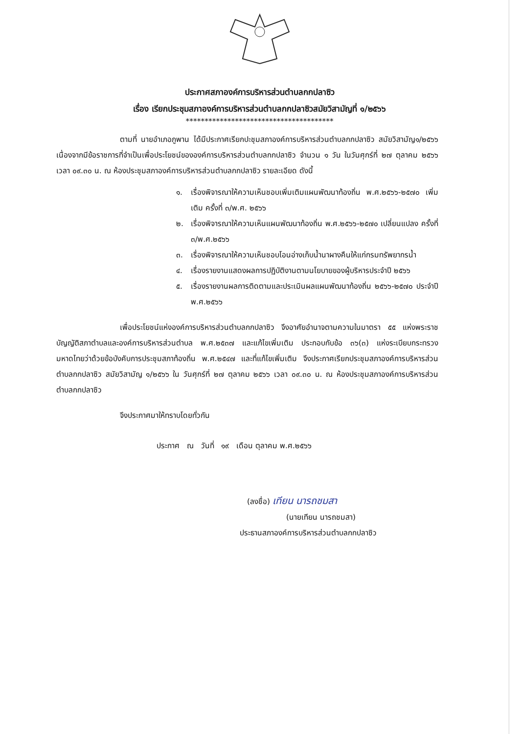ประกาศสภาองค์การบริหารส่วนตำบลกกปลาซิว
เรื่อง เรียกประชุมสภาองค์การบริหารส่วนตำบลกกปลาซิวสมัยวิสามัญที่ ๑/๒๕๖๖
***************************************
ตามที่ นายอำเภอภูพาน ได้มีประกาศเรียกปะชุมสภาองค์การบริหารส่วนตำบลกกปลาซิว สมัยวิสามัญ๑/๒๕๖๖ เนื่องจากมีข้อราชการที่จำเป็นเพื่อประโยชน์ขององค์การบริหารส่วนตำบลกกปลาซิว จำนวน ๑ วัน ในวันศุกร์ที่ ๒๗ ตุลาคม ๒๕๖๖ เวลา ๐๙.๓๐ น. ณ ห้องประชุมสภาองค์การบริหารส่วนตำบลกกปลาซิว รายละเอียด ดังนี้
๑. เรื่องพิจารณาให้ความเห็นชอบเพิ่มเติมแผนพัฒนาท้องถิ่น พ.ศ.๒๕๖๖-๒๕๗๐ เพิ่มเติม ครั้งที่ ๓/พ.ศ. ๒๕๖๖
๒. เรื่องพิจารณาให้ความเห็นแผนพัฒนาท้องถิ่น พ.ศ.๒๕๖๖-๒๕๗๐ เปลี่ยนแปลง ครั้งที่ ๓/พ.ศ.๒๕๖๖
๓. เรื่องพิจารณาให้ความเห็นชอบโอนอ่างเก็บน้ำนาผางคืนให้แก่กรมทรัพยากรน้ำ
๔. เรื่องรายงานแสดงผลการปฏิบัติงานตามนโยบายของผู้บริหารประจำปี ๒๕๖๖
๕. เรื่องรายงานผลการติดตามและประเมินผลแผนพัฒนาท้องถิ่น ๒๕๖๖-๒๕๗๐ ประจำปี พ.ศ.๒๕๖๖
เพื่อประโยชน์แห่งองค์การบริหารส่วนตำบลกกปลาซิว จึงอาศัยอำนาจตามความในมาตรา ๕๕ แห่งพระราชบัญญัติสภาตำบลและองค์การบริหารส่วนตำบล พ.ศ.๒๕๓๗ และแก้ไขเพิ่มเติม ประกอบกับข้อ ๓๖(๓) แห่งระเบียบกระทรวงมหาดไทยว่าด้วยข้อบังคับการประชุมสภาท้องถิ่น พ.ศ.๒๕๔๗ และที่แก้ไขเพิ่มเติม จึงประกาศเรียกประชุมสภาองค์การบริหารส่วนตำบลกกปลาซิว สมัยวิสามัญ ๑/๒๕๖๖ ใน วันศุกร์ที่ ๒๗ ตุลาคม ๒๕๖๖ เวลา ๐๙.๓๐ น. ณ ห้องประชุมสภาองค์การบริหารส่วนตำบลกกปลาซิว
จึงประกาศมาให้ทราบโดยทั่วกัน
ประกาศ ณ วันที่ ๑๙ เดือน ตุลาคม พ.ศ.๒๕๖๖
(ลงชื่อ) เทียน นารถชมสา
(นายเทียน นารถชมสา)
ประธานสภาองค์การบริหารส่วนตำบลกกปลาซิว